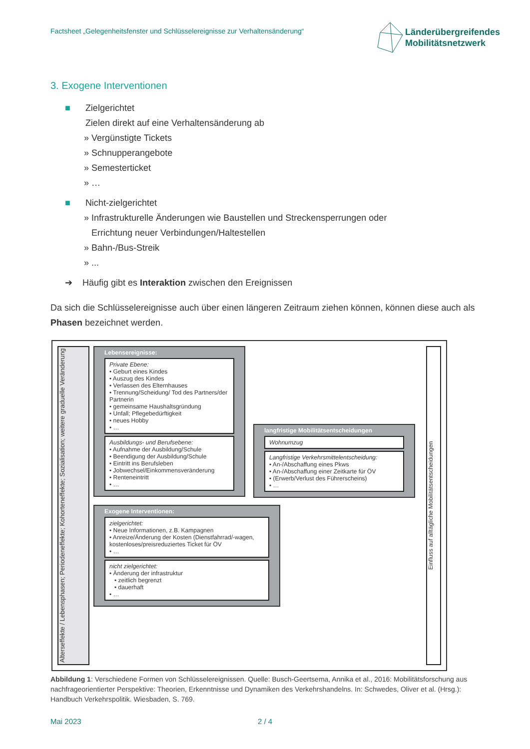Factsheet „Gelegenheitsfenster und Schlüsselereignisse zur Verhaltensänderung“
Länderübergreifendes
Mobilitätsnetzwerk
3. Exogene Interventionen
■ Zielgerichtet
Zielen direkt auf eine Verhaltensänderung ab
» Vergünstigte Tickets
» Schnupperangebote
» Semesterticket
» …
■ Nicht-zielgerichtet
» Infrastrukturelle Änderungen wie Baustellen und Streckensperrungen oder
Errichtung neuer Verbindungen/Haltestellen
» Bahn-/Bus-Streik
» ...
➔ Häufig gibt es Interaktion zwischen den Ereignissen
Da sich die Schlüsselereignisse auch über einen längeren Zeitraum ziehen können, können diese auch als Phasen bezeichnet werden.
Alterseffekte / Lebensphasen; Periodeneffekte; Kohorteneffekte; Sozialisation; weitere graduelle Veränderung
Lebensereignisse:
Private Ebene:
• Geburt eines Kindes
• Auszug des Kindes
• Verlassen des Elternhauses
• Trennung/Scheidung/ Tod des Partners/der Partnerin
• gemeinsame Haushaltsgründung
• Unfall; Pflegebedürftigkeit
• neues Hobby
• …
Ausbildungs- und Berufsebene:
• Aufnahme der Ausbildung/Schule
• Beendigung der Ausbildung/Schule
• Eintritt ins Berufsleben
• Jobwechsel/Einkommensveränderung
• Renteneintritt
• …
langfristige Mobilitätsentscheidungen
Wohnumzug
Langfristige Verkehrsmittelentscheidung:
• An-/Abschaffung eines Pkws
• An-/Abschaffung einer Zeitkarte für ÖV
• (Erwerb/Verlust des Führerscheins)
• …
Exogene Interventionen:
zielgerichtet:
• Neue Informationen, z.B. Kampagnen
• Anreize/Änderung der Kosten (Dienstfahrrad/-wagen, kostenloses/preisreduziertes Ticket für ÖV
• …
nicht zielgerichtet:
• Änderung der infrastruktur
• zeitlich begrenzt
• dauerhaft
• …
Einfluss auf alltägliche Mobilitätsentscheidungen
Abbildung 1: Verschiedene Formen von Schlüsselereignissen. Quelle: Busch-Geertsema, Annika et al., 2016: Mobilitätsforschung aus nachfrageorientierter Perspektive: Theorien, Erkenntnisse und Dynamiken des Verkehrshandelns. In: Schwedes, Oliver et al. (Hrsg.): Handbuch Verkehrspolitik. Wiesbaden, S. 769.
Mai 2023 2 / 4